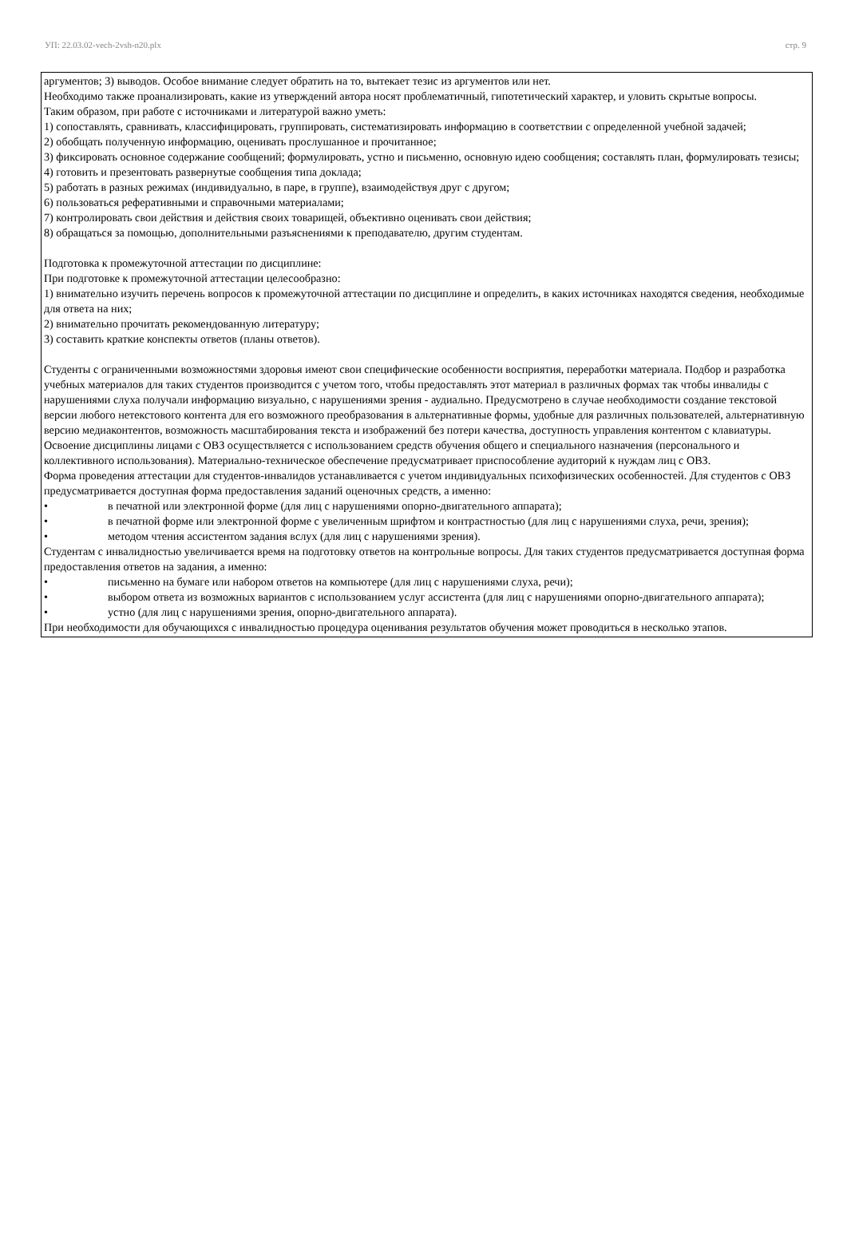УП: 22.03.02-vech-2vsh-n20.plx стр. 9
аргументов; 3) выводов. Особое внимание следует обратить на то, вытекает тезис из аргументов или нет.
Необходимо также проанализировать, какие из утверждений автора носят проблематичный, гипотетический характер, и уловить скрытые вопросы.
Таким образом, при работе с источниками и литературой важно уметь:
1) сопоставлять, сравнивать, классифицировать, группировать, систематизировать информацию в соответствии с определенной учебной задачей;
2) обобщать полученную информацию, оценивать прослушанное и прочитанное;
3) фиксировать основное содержание сообщений; формулировать, устно и письменно, основную идею сообщения; составлять план, формулировать тезисы;
4) готовить и презентовать развернутые сообщения типа доклада;
5) работать в разных режимах (индивидуально, в паре, в группе), взаимодействуя друг с другом;
6) пользоваться реферативными и справочными материалами;
7) контролировать свои действия и действия своих товарищей, объективно оценивать свои действия;
8) обращаться за помощью, дополнительными разъяснениями к преподавателю, другим студентам.
Подготовка к промежуточной аттестации по дисциплине:
При подготовке к промежуточной аттестации целесообразно:
1) внимательно изучить перечень вопросов к промежуточной аттестации по дисциплине и определить, в каких источниках находятся сведения, необходимые для ответа на них;
2) внимательно прочитать рекомендованную литературу;
3) составить краткие конспекты ответов (планы ответов).
Студенты с ограниченными возможностями здоровья имеют свои специфические особенности восприятия, переработки материала. Подбор и разработка учебных материалов для таких студентов производится с учетом того, чтобы предоставлять этот материал в различных формах так чтобы инвалиды с нарушениями слуха получали информацию визуально, с нарушениями зрения - аудиально. Предусмотрено в случае необходимости создание текстовой версии любого нетекстового контента для его возможного преобразования в альтернативные формы, удобные для различных пользователей, альтернативную версию медиаконтентов, возможность масштабирования текста и изображений без потери качества, доступность управления контентом с клавиатуры.
Освоение дисциплины лицами с ОВЗ осуществляется с использованием средств обучения общего и специального назначения (персонального и коллективного использования). Материально-техническое обеспечение предусматривает приспособление аудиторий к нуждам лиц с ОВЗ.
Форма проведения аттестации для студентов-инвалидов устанавливается с учетом индивидуальных психофизических особенностей. Для студентов с ОВЗ предусматривается доступная форма предоставления заданий оценочных средств, а именно:
• в печатной или электронной форме (для лиц с нарушениями опорно-двигательного аппарата);
• в печатной форме или электронной форме с увеличенным шрифтом и контрастностью (для лиц с нарушениями слуха, речи, зрения);
• методом чтения ассистентом задания вслух (для лиц с нарушениями зрения).
Студентам с инвалидностью увеличивается время на подготовку ответов на контрольные вопросы. Для таких студентов предусматривается доступная форма предоставления ответов на задания, а именно:
• письменно на бумаге или набором ответов на компьютере (для лиц с нарушениями слуха, речи);
• выбором ответа из возможных вариантов с использованием услуг ассистента (для лиц с нарушениями опорно-двигательного аппарата);
• устно (для лиц с нарушениями зрения, опорно-двигательного аппарата).
При необходимости для обучающихся с инвалидностью процедура оценивания результатов обучения может проводиться в несколько этапов.